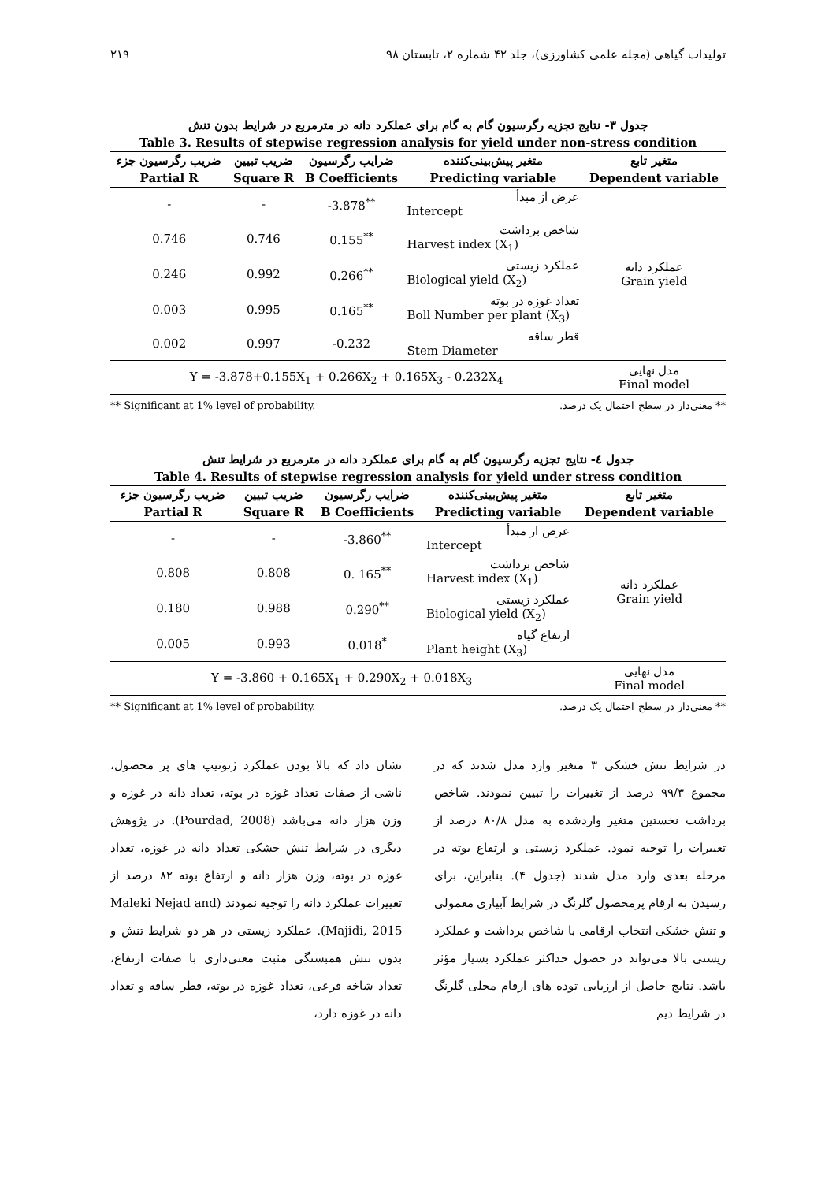تولیدات گیاهی (مجله علمی کشاورزی)، جلد ۴۲ شماره ۲، تابستان ۹۸ ۲۱۹
جدول ۳- نتایج تجزیه رگرسیون گام به گام برای عملکرد دانه در مترمربع در شرایط بدون تنش
Table 3. Results of stepwise regression analysis for yield under non-stress condition
| ضریب رگرسیون جزء | ضریب تبیین | ضرایب رگرسیون | متغیر پیش‌بینی‌کننده | متغیر تابع |
| --- | --- | --- | --- | --- |
| Partial R | Square R | B Coefficients | Predicting variable | Dependent variable |
| - | - | -3.878<sup>**</sup> | عرض از مبدأ Intercept | عملکرد دانه Grain yield |
| 0.746 | 0.746 | 0.155<sup>**</sup> | شاخص برداشت Harvest index (X<sub>1</sub>) | |
| 0.246 | 0.992 | 0.266<sup>**</sup> | عملکرد زیستی Biological yield (X<sub>2</sub>) | |
| 0.003 | 0.995 | 0.165<sup>**</sup> | تعداد غوزه در بوته Boll Number per plant (X<sub>3</sub>) | |
| 0.002 | 0.997 | -0.232 | قطر ساقه Stem Diameter | |
| Y = -3.878+0.155X<sub>1</sub> + 0.266X<sub>2</sub> + 0.165X<sub>3</sub> - 0.232X<sub>4</sub> | | | | مدل نهایی Final model |
** Significant at 1% level of probability. ** معنی‌دار در سطح احتمال یک درصد.
جدول ٤- نتایج تجزیه رگرسیون گام به گام برای عملکرد دانه در مترمربع در شرایط تنش
Table 4. Results of stepwise regression analysis for yield under stress condition
| ضریب رگرسیون جزء | ضریب تبیین | ضرایب رگرسیون | متغیر پیش‌بینی‌کننده | متغیر تابع |
| --- | --- | --- | --- | --- |
| Partial R | Square R | B Coefficients | Predicting variable | Dependent variable |
| - | - | -3.860<sup>**</sup> | عرض از مبدأ Intercept | عملکرد دانه Grain yield |
| 0.808 | 0.808 | 0. 165<sup>**</sup> | شاخص برداشت Harvest index (X<sub>1</sub>) | |
| 0.180 | 0.988 | 0.290<sup>**</sup> | عملکرد زیستی Biological yield (X<sub>2</sub>) | |
| 0.005 | 0.993 | 0.018<sup>*</sup> | ارتفاع گیاه Plant height (X<sub>3</sub>) | |
| Y = -3.860 + 0.165X<sub>1</sub> + 0.290X<sub>2</sub> + 0.018X<sub>3</sub> | | | | مدل نهایی Final model |
** Significant at 1% level of probability. ** معنی‌دار در سطح احتمال یک درصد.
در شرایط تنش خشکی ۳ متغیر وارد مدل شدند که در مجموع ۹۹/۳ درصد از تغییرات را تبیین نمودند. شاخص برداشت نخستین متغیر واردشده به مدل ۸۰/۸ درصد از تغییرات را توجیه نمود. عملکرد زیستی و ارتفاع بوته در مرحله بعدی وارد مدل شدند (جدول ۴). بنابراین، برای رسیدن به ارقام پرمحصول گلرنگ در شرایط آبیاری معمولی و تنش خشکی انتخاب ارقامی با شاخص برداشت و عملکرد زیستی بالا می‌تواند در حصول حداکثر عملکرد بسیار مؤثر باشد. نتایج حاصل از ارزیابی توده های ارقام محلی گلرنگ در شرایط دیم
نشان داد که بالا بودن عملکرد ژنوتیپ های پر محصول، ناشی از صفات تعداد غوزه در بوته، تعداد دانه در غوزه و وزن هزار دانه می‌باشد (Pourdad, 2008). در پژوهش دیگری در شرایط تنش خشکی تعداد دانه در غوزه، تعداد غوزه در بوته، وزن هزار دانه و ارتفاع بوته ۸۲ درصد از تغییرات عملکرد دانه را توجیه نمودند (Maleki Nejad and Majidi, 2015). عملکرد زیستی در هر دو شرایط تنش و بدون تنش همبستگی مثبت معنی‌داری با صفات ارتفاع، تعداد شاخه فرعی، تعداد غوزه در بوته، قطر ساقه و تعداد دانه در غوزه دارد،